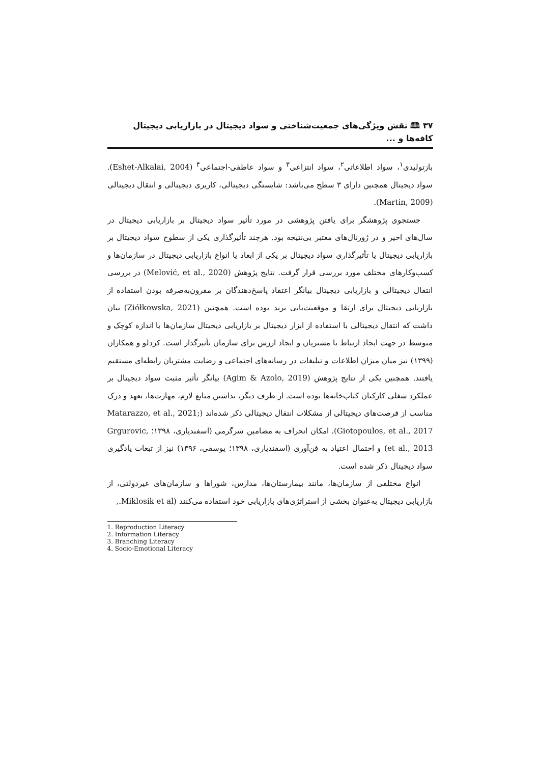۳۷ 🕮 نقش ویژگی‌های جمعیت‌شناختی و سواد دیجیتال در بازاریابی دیجیتال کافه‌ها و ...
بازتولیدی<sup>۱</sup>، سواد اطلاعاتی<sup>۲</sup>، سواد انتزاعی<sup>۳</sup> و سواد عاطفی-اجتماعی<sup>۴</sup> (Eshet-Alkalai, 2004). سواد دیجیتال همچنین دارای ۳ سطح می‌باشد: شایستگی دیجیتالی، کاربری دیجیتالی و انتقال دیجیتالی (Martin, 2009).
جستجوی پژوهشگر برای یافتن پژوهشی در مورد تأثیر سواد دیجیتال بر بازاریابی دیجیتال در سال‌های اخیر و در ژورنال‌های معتبر بی‌نتیجه بود. هرچند تأثیرگذاری یکی از سطوح سواد دیجیتال بر بازاریابی دیجیتال یا تأثیرگذاری سواد دیجیتال بر یکی از ابعاد یا انواع بازاریابی دیجیتال در سازمان‌ها و کسب‌وکارهای مختلف مورد بررسی قرار گرفت. نتایج پژوهش (Melović, et al., 2020) در بررسی انتقال دیجیتالی و بازاریابی دیجیتال بیانگر اعتقاد پاسخ‌دهندگان بر مقرون‌به‌صرفه بودن استفاده از بازاریابی دیجیتال برای ارتقا و موقعیت‌یابی برند بوده است. همچنین (Ziółkowska, 2021) بیان داشت که انتقال دیجیتالی با استفاده از ابزار دیجیتال بر بازاریابی دیجیتال سازمان‌ها با اندازه کوچک و متوسط در جهت ایجاد ارتباط با مشتریان و ایجاد ارزش برای سازمان تأثیرگذار است. کردلو و همکاران (۱۳۹۹) نیز میان میزان اطلاعات و تبلیغات در رسانه‌های اجتماعی و رضایت مشتریان رابطه‌ای مستقیم یافتند. همچنین یکی از نتایج پژوهش (Agim & Azolo, 2019) بیانگر تأثیر مثبت سواد دیجیتال بر عملکرد شغلی کارکنان کتاب‌خانه‌ها بوده است. از طرف دیگر، نداشتن منابع لازم، مهارت‌ها، تعهد و درک مناسب از فرصت‌های دیجیتالی از مشکلات انتقال دیجیتالی ذکر شده‌اند (Matarazzo, et al., 2021; Giotopoulos, et al., 2017). امکان انحراف به مضامین سرگرمی (اسفندیاری، ۱۳۹۸؛ Grgurovic, et al., 2013) و احتمال اعتیاد به فن‌آوری (اسفندیاری، ۱۳۹۸؛ یوسفی، ۱۳۹۶) نیز از تبعات یادگیری سواد دیجیتال ذکر شده است.
انواع مختلفی از سازمان‌ها، مانند بیمارستان‌ها، مدارس، شوراها و سازمان‌های غیردولتی، از بازاریابی دیجیتال به‌عنوان بخشی از استراتژی‌های بازاریابی خود استفاده می‌کنند (Miklosik et al.,
1. Reproduction Literacy
2. Information Literacy
3. Branching Literacy
4. Socio-Emotional Literacy